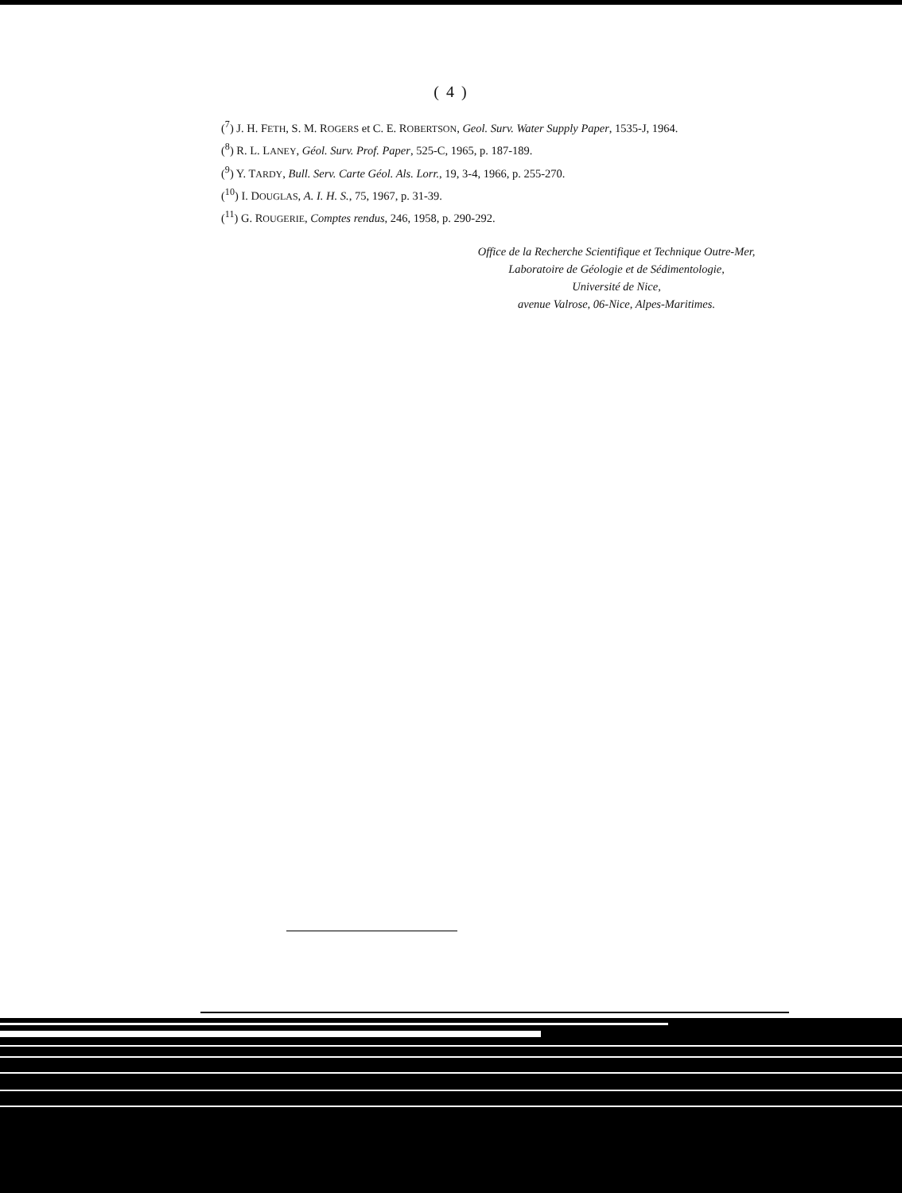( 4 )
(<sup>7</sup>) J. H. FETH, S. M. ROGERS et C. E. ROBERTSON, Geol. Surv. Water Supply Paper, 1535-J, 1964.
(<sup>8</sup>) R. L. LANEY, Géol. Surv. Prof. Paper, 525-C, 1965, p. 187-189.
(<sup>9</sup>) Y. TARDY, Bull. Serv. Carte Géol. Als. Lorr., 19, 3-4, 1966, p. 255-270.
(<sup>10</sup>) I. DOUGLAS, A. I. H. S., 75, 1967, p. 31-39.
(<sup>11</sup>) G. ROUGERIE, Comptes rendus, 246, 1958, p. 290-292.
Office de la Recherche Scientifique et Technique Outre-Mer,
Laboratoire de Géologie et de Sédimentologie,
Université de Nice,
avenue Valrose, 06-Nice, Alpes-Maritimes.